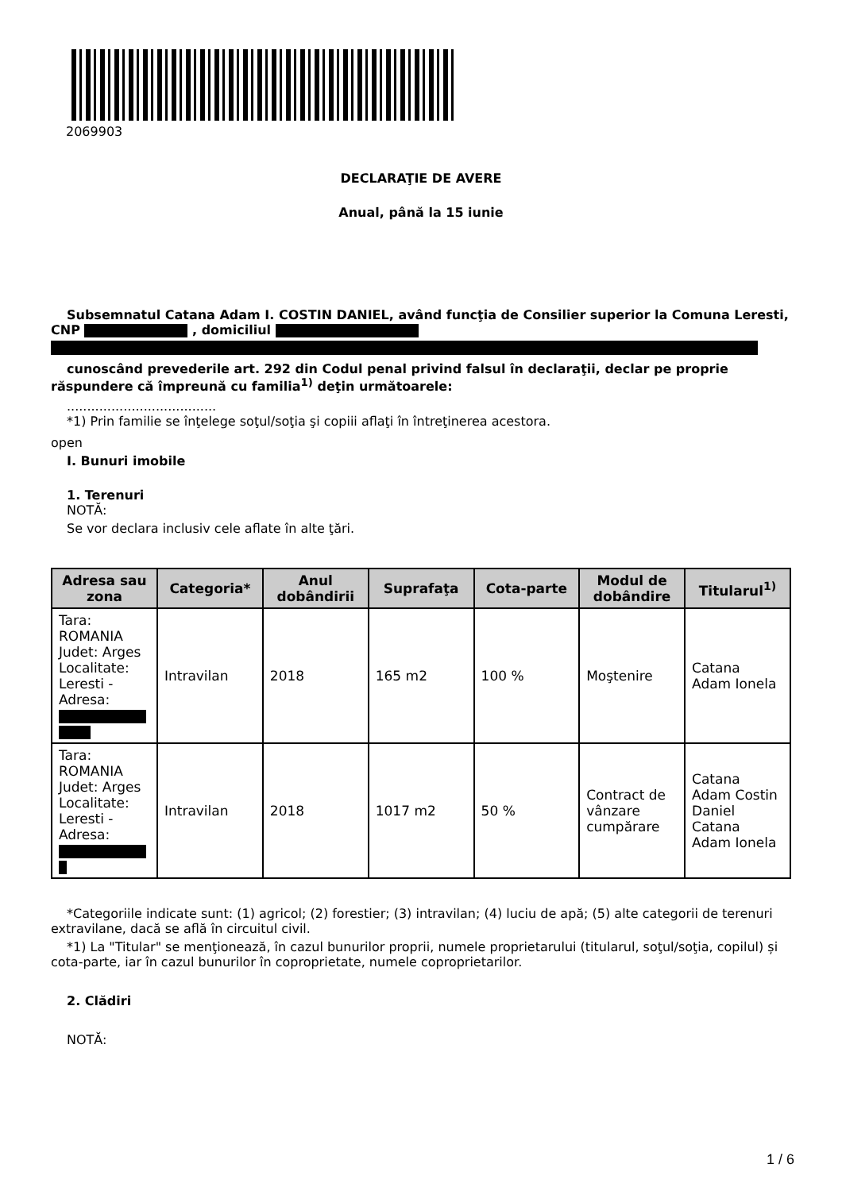2069903
DECLARAŢIE DE AVERE
Anual, până la 15 iunie
Subsemnatul Catana Adam I. COSTIN DANIEL, având funcţia de Consilier superior la Comuna Leresti, CNP , domiciliul
cunoscând prevederile art. 292 din Codul penal privind falsul în declaraţii, declar pe proprie răspundere că împreună cu familia<sup>1)</sup> deţin următoarele:
.....................................
*1) Prin familie se înţelege soţul/soţia şi copiii aflaţi în întreţinerea acestora.
open
I. Bunuri imobile
1. Terenuri
NOTĂ:
Se vor declara inclusiv cele aflate în alte ţări.
| Adresa sau zona | Categoria* | Anul dobândirii | Suprafaţa | Cota-parte | Modul de dobândire | Titularul<sup>1)</sup> |
| --- | --- | --- | --- | --- | --- | --- |
| Tara: ROMANIA Judet: Arges Localitate: Leresti - Adresa: | Intravilan | 2018 | 165 m2 | 100 % | Moştenire | Catana Adam Ionela |
| Tara: ROMANIA Judet: Arges Localitate: Leresti - Adresa: | Intravilan | 2018 | 1017 m2 | 50 % | Contract de vânzare cumpărare | Catana Adam Costin Daniel Catana Adam Ionela |
*Categoriile indicate sunt: (1) agricol; (2) forestier; (3) intravilan; (4) luciu de apă; (5) alte categorii de terenuri extravilane, dacă se află în circuitul civil.
*1) La "Titular" se menţionează, în cazul bunurilor proprii, numele proprietarului (titularul, soţul/soţia, copilul) și cota-parte, iar în cazul bunurilor în coproprietate, numele coproprietarilor.
2. Clădiri
NOTĂ:
1 / 6